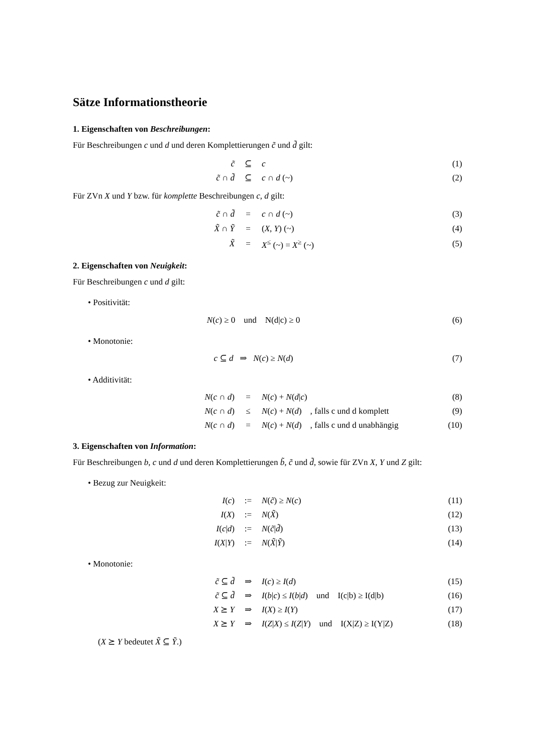Sätze Informationstheorie
1. Eigenschaften von Beschreibungen:
Für Beschreibungen c und d und deren Komplettierungen c̃ und d̃ gilt:
| c̃ | ⊆ | c | (1) |
| c̃ ∩ d̃ | ⊆ | c ∩ d (~) | (2) |
Für ZVn X und Y bzw. für komplette Beschreibungen c, d gilt:
| c̃ ∩ d̃ | = | c ∩ d (~) | (3) |
| X̃ ∩ Ỹ | = | ( X , Y ) (~) | (4) |
| X̃ | = | X<sup>≤</sup> (~) = X<sup>≥</sup> (~) | (5) |
2. Eigenschaften von Neuigkeit:
Für Beschreibungen c und d gilt:
• Positivität:
| N ( c ) ≥ 0 und N(d/c) ≥ 0 | (6) |
• Monotonie:
| c ⊆ d ⇒ N ( c ) ≥ N ( d ) | (7) |
• Additivität:
| N ( c ∩ d ) | = | N ( c ) + N ( d / c ) | (8) |
| N ( c ∩ d ) | ≤ | N ( c ) + N ( d ) , falls c und d komplett | (9) |
| N ( c ∩ d ) | = | N ( c ) + N ( d ) , falls c und d unabhängig | (10) |
3. Eigenschaften von Information:
Für Beschreibungen b, c und d und deren Komplettierungen b̃, c̃ und d̃, sowie für ZVn X, Y und Z gilt:
• Bezug zur Neuigkeit:
| I ( c ) | := | N ( c̃ ) ≥ N ( c ) | (11) |
| I ( X ) | := | N ( X̃ ) | (12) |
| I ( c / d ) | := | N ( c̃ / d̃ ) | (13) |
| I ( X / Y ) | := | N ( X̃ / Ỹ ) | (14) |
• Monotonie:
| c̃ ⊆ d̃ | ⇒ | I ( c ) ≥ I ( d ) | (15) |
| c̃ ⊆ d̃ | ⇒ | I ( b / c ) ≤ I ( b / d ) und I(c/b) ≥ I(d/b) | (16) |
| X ⪰ Y | ⇒ | I ( X ) ≥ I ( Y ) | (17) |
| X ⪰ Y | ⇒ | I ( Z / X ) ≤ I ( Z / Y ) und I(X/Z) ≥ I(Y/Z) | (18) |
(X ⪰ Y bedeutet X̃ ⊆ Ỹ.)